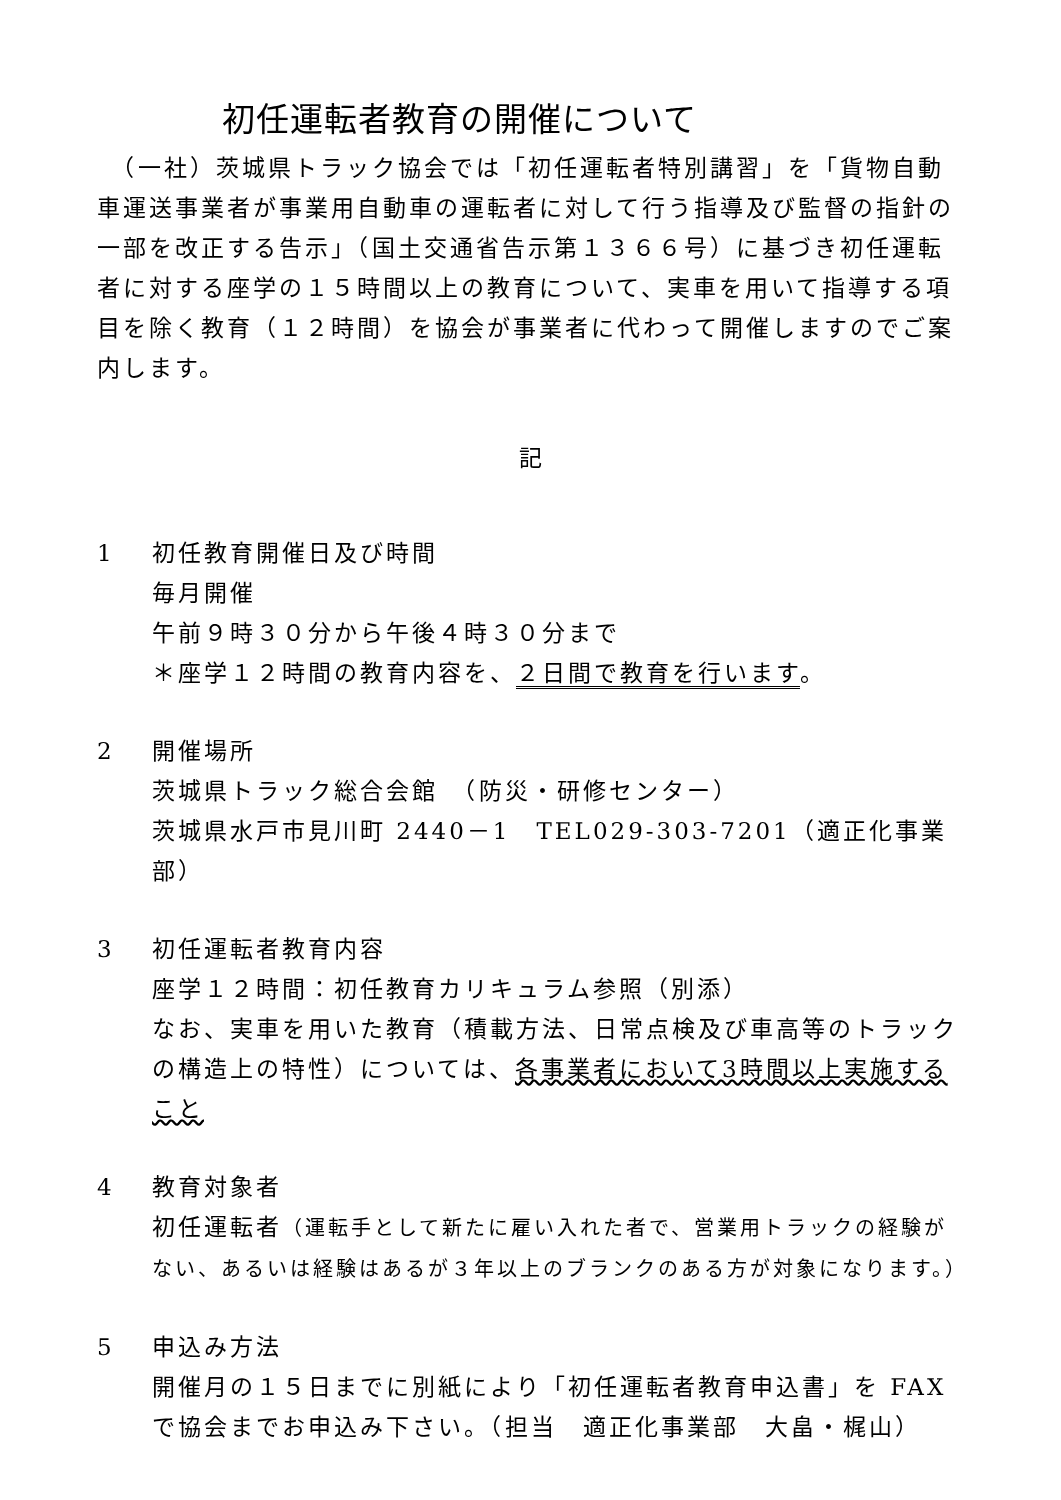初任運転者教育の開催について
　（一社）茨城県トラック協会では「初任運転者特別講習」を「貨物自動車運送事業者が事業用自動車の運転者に対して行う指導及び監督の指針の一部を改正する告示」（国土交通省告示第１３６６号）に基づき初任運転者に対する座学の１５時間以上の教育について、実車を用いて指導する項目を除く教育（１２時間）を協会が事業者に代わって開催しますのでご案内します。
記
1 初任教育開催日及び時間
毎月開催
午前９時３０分から午後４時３０分まで
＊座学１２時間の教育内容を、２日間で教育を行います。
2 開催場所
茨城県トラック総合会館　（防災・研修センター）
茨城県水戸市見川町 2440－1　TEL029-303-7201（適正化事業部）
3 初任運転者教育内容
座学１２時間：初任教育カリキュラム参照（別添）
なお、実車を用いた教育（積載方法、日常点検及び車高等のトラックの構造上の特性）については、各事業者において3時間以上実施すること
4 教育対象者
初任運転者（運転手として新たに雇い入れた者で、営業用トラックの経験がない、あるいは経験はあるが３年以上のブランクのある方が対象になります。）
5 申込み方法
開催月の１５日までに別紙により「初任運転者教育申込書」を FAX で協会までお申込み下さい。（担当　適正化事業部　大畠・梶山）